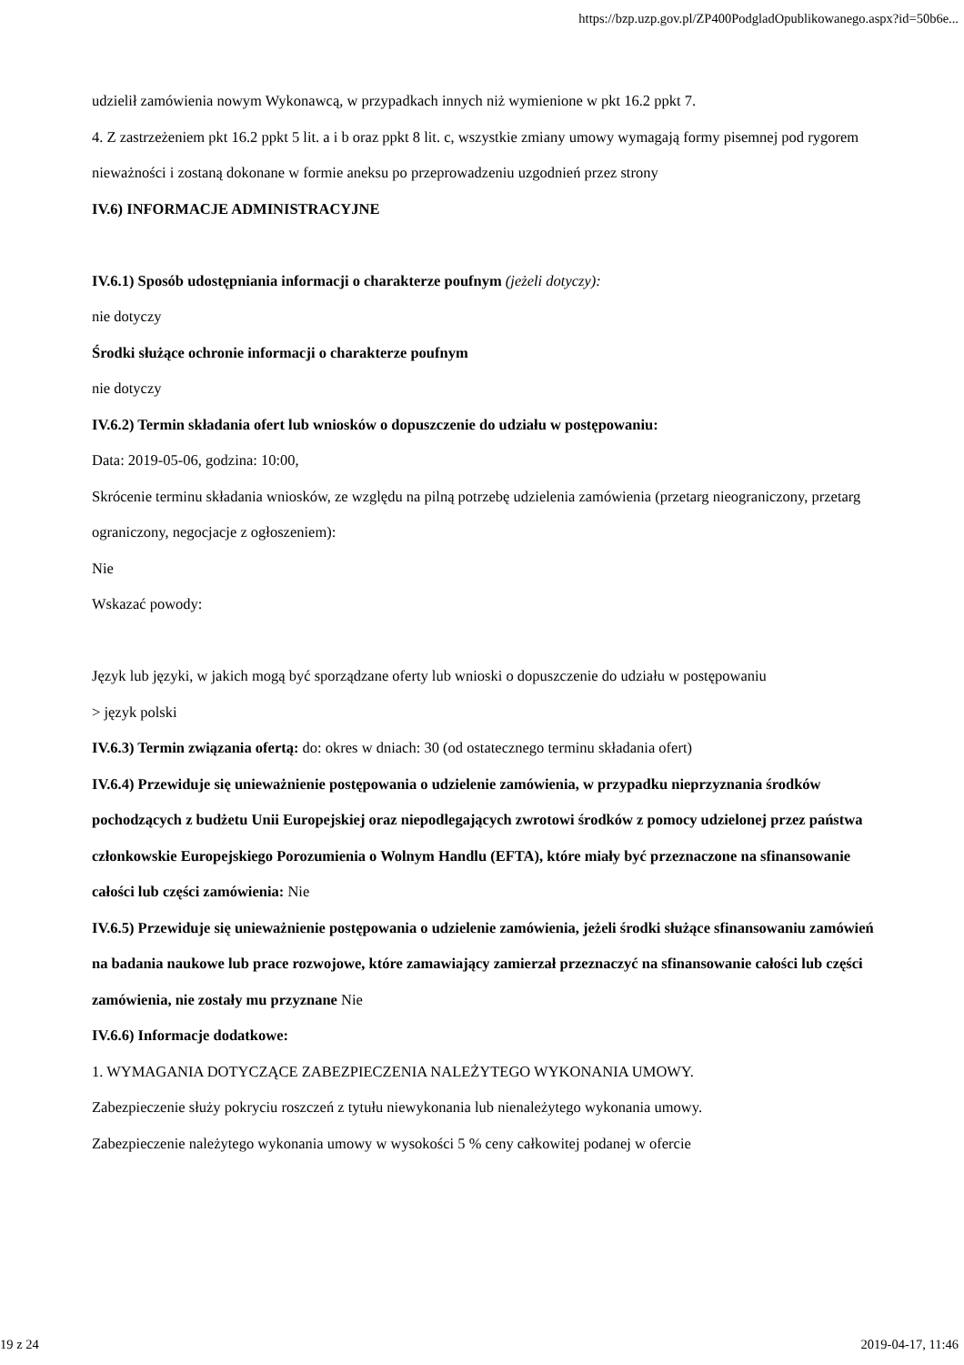https://bzp.uzp.gov.pl/ZP400PodgladOpublikowanego.aspx?id=50b6e...
udzielił zamówienia nowym Wykonawcą, w przypadkach innych niż wymienione w pkt 16.2 ppkt 7.
4. Z zastrzeżeniem pkt 16.2 ppkt 5 lit. a i b oraz ppkt 8 lit. c, wszystkie zmiany umowy wymagają formy pisemnej pod rygorem nieważności i zostaną dokonane w formie aneksu po przeprowadzeniu uzgodnień przez strony
IV.6) INFORMACJE ADMINISTRACYJNE
IV.6.1) Sposób udostępniania informacji o charakterze poufnym (jeżeli dotyczy):
nie dotyczy
Środki służące ochronie informacji o charakterze poufnym
nie dotyczy
IV.6.2) Termin składania ofert lub wniosków o dopuszczenie do udziału w postępowaniu:
Data: 2019-05-06, godzina: 10:00,
Skrócenie terminu składania wniosków, ze względu na pilną potrzebę udzielenia zamówienia (przetarg nieograniczony, przetarg ograniczony, negocjacje z ogłoszeniem):
Nie
Wskazać powody:
Język lub języki, w jakich mogą być sporządzane oferty lub wnioski o dopuszczenie do udziału w postępowaniu
> język polski
IV.6.3) Termin związania ofertą: do: okres w dniach: 30 (od ostatecznego terminu składania ofert)
IV.6.4) Przewiduje się unieważnienie postępowania o udzielenie zamówienia, w przypadku nieprzyznania środków pochodzących z budżetu Unii Europejskiej oraz niepodlegających zwrotowi środków z pomocy udzielonej przez państwa członkowskie Europejskiego Porozumienia o Wolnym Handlu (EFTA), które miały być przeznaczone na sfinansowanie całości lub części zamówienia: Nie
IV.6.5) Przewiduje się unieważnienie postępowania o udzielenie zamówienia, jeżeli środki służące sfinansowaniu zamówień na badania naukowe lub prace rozwojowe, które zamawiający zamierzał przeznaczyć na sfinansowanie całości lub części zamówienia, nie zostały mu przyznane Nie
IV.6.6) Informacje dodatkowe:
1. WYMAGANIA DOTYCZĄCE ZABEZPIECZENIA NALEŻYTEGO WYKONANIA UMOWY.
Zabezpieczenie służy pokryciu roszczeń z tytułu niewykonania lub nienależytego wykonania umowy.
Zabezpieczenie należytego wykonania umowy w wysokości 5 % ceny całkowitej podanej w ofercie
19 z 24 2019-04-17, 11:46